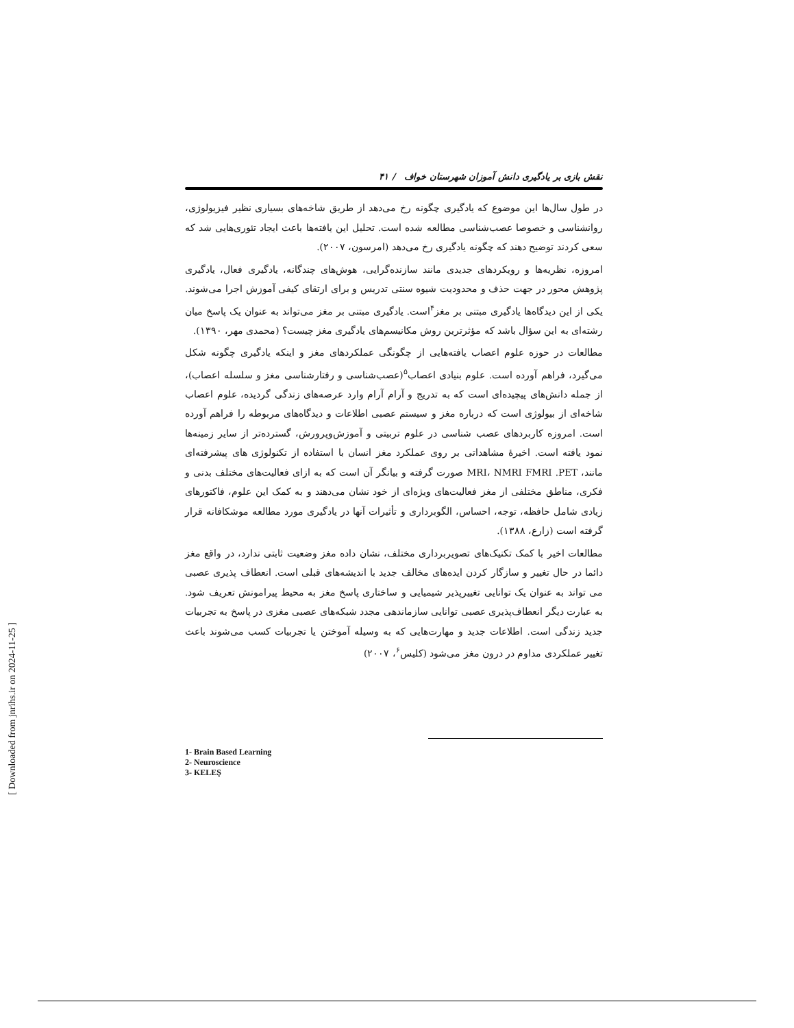نقش بازی بر یادگیری دانش آموزان شهرستان خواف / ۴۱
در طول سال‌ها این موضوع که یادگیری چگونه رخ می‌دهد از طریق شاخه‌های بسیاری نظیر فیزیولوژی، روانشناسی و خصوصا عصب‌شناسی مطالعه شده است. تحلیل این یافته‌ها باعث ایجاد تئوری‌هایی شد که سعی کردند توضیح دهند که چگونه یادگیری رخ می‌دهد (امرسون، ۲۰۰۷).
امروزه، نظریه‌ها و رویکردهای جدیدی مانند سازنده‌گرایی، هوش‌های چندگانه، یادگیری فعال، یادگیری پژوهش محور در جهت حذف و محدودیت شیوه سنتی تدریس و برای ارتقای کیفی آموزش اجرا می‌شوند. یکی از این دیدگاه‌ها یادگیری مبتنی بر مغز<sup>۴</sup>است. یادگیری مبتنی بر مغز می‌تواند به عنوان یک پاسخ میان رشته‌ای به این سؤال باشد که مؤثرترین روش مکانیسم‌های یادگیری مغز چیست؟ (محمدی مهر، ۱۳۹۰).
مطالعات در حوزه علوم اعصاب یافته‌هایی از چگونگی عملکردهای مغز و اینکه یادگیری چگونه شکل می‌گیرد، فراهم آورده است. علوم بنیادی اعصاب<sup>۵</sup>(عصب‌شناسی و رفتارشناسی مغز و سلسله اعصاب)، از جمله دانش‌های پیچیده‌ای است که به تدریج و آرام آرام وارد عرصه‌های زندگی گردیده، علوم اعصاب شاخه‌ای از بیولوژی است که درباره مغز و سیستم عصبی اطلاعات و دیدگاه‌های مربوطه را فراهم آورده است. امروزه کاربردهای عصب شناسی در علوم تربیتی و آموزش‌وپرورش، گسترده‌تر از سایر زمینه‌ها نمود یافته است. اخیرهٔ مشاهداتی بر روی عملکرد مغز انسان با استفاده از تکنولوژی های پیشرفته‌ای مانند، MRI، NMRI FMRI .PET صورت گرفته و بیانگر آن است که به ازای فعالیت‌های مختلف بدنی و فکری، مناطق مختلفی از مغز فعالیت‌های ویژه‌ای از خود نشان می‌دهند و به کمک این علوم، فاکتورهای زیادی شامل حافظه، توجه، احساس، الگوبرداری و تأثیرات آنها در یادگیری مورد مطالعه موشکافانه قرار گرفته است (زارع، ۱۳۸۸).
مطالعات اخیر با کمک تکنیک‌های تصویربرداری مختلف، نشان داده مغز وضعیت ثابتی ندارد، در واقع مغز دائما در حال تغییر و سازگار کردن ایده‌های مخالف جدید با اندیشه‌های قبلی است. انعطاف پذیری عصبی می تواند به عنوان یک توانایی تغییرپذیر شیمیایی و ساختاری پاسخ مغز به محیط پیرامونش تعریف شود. به عبارت دیگر انعطاف‌پذیری عصبی توانایی سازماندهی مجدد شبکه‌های عصبی مغزی در پاسخ به تجربیات جدید زندگی است. اطلاعات جدید و مهارت‌هایی که به وسیله آموختن یا تجربیات کسب می‌شوند باعث تغییر عملکردی مداوم در درون مغز می‌شود (کلیس<sup>۶</sup>، ۲۰۰۷)
1- Brain Based Learning
2- Neuroscience
3- KELEŞ
[ Downloaded from jnrihs.ir on 2024-11-25 ]